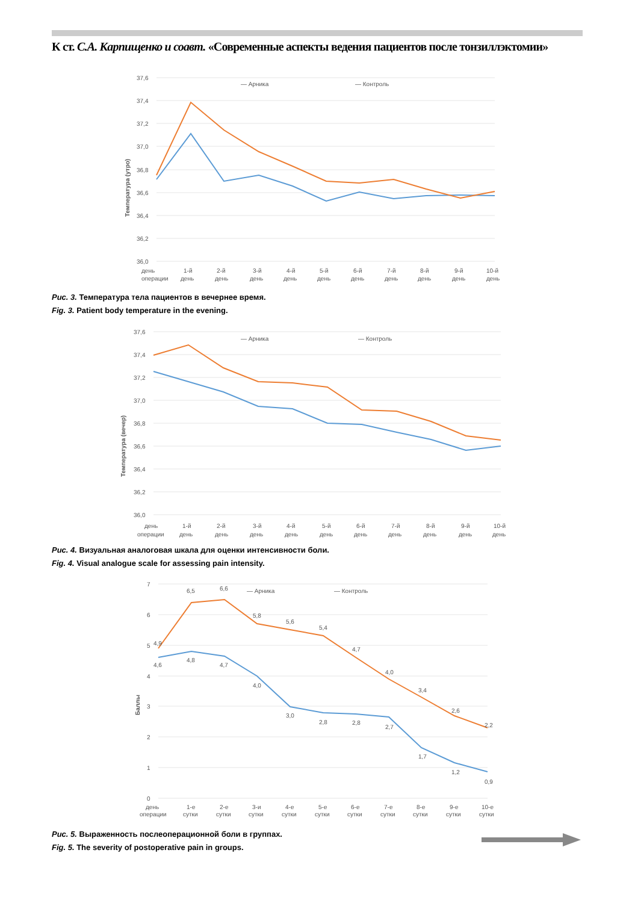К ст. С.А. Карпищенко и соавт. «Современные аспекты ведения пациентов после тонзиллэктомии»
37,6
37,4
37,2
37,0
36,8
36,6
36,4
36,2
36,0
Температура (утро)
— Арника
— Контроль
день
операции
1-й
день
2-й
день
3-й
день
4-й
день
5-й
день
6-й
день
7-й
день
8-й
день
9-й
день
10-й
день
Рис. 3. Температура тела пациентов в вечернее время.
Fig. 3. Patient body temperature in the evening.
37,6
37,4
37,2
37,0
36,8
36,6
36,4
36,2
36,0
Температура (вечер)
— Арника
— Контроль
день
операции
1-й
день
2-й
день
3-й
день
4-й
день
5-й
день
6-й
день
7-й
день
8-й
день
9-й
день
10-й
день
Рис. 4. Визуальная аналоговая шкала для оценки интенсивности боли.
Fig. 4. Visual analogue scale for assessing pain intensity.
7
6
5
4
3
2
1
0
Баллы
— Арника
— Контроль
4,9
6,5
6,6
5,8
5,6
5,4
4,7
4,0
3,4
2,6
2,2
4,6
4,8
4,7
4,0
3,0
2,8
2,8
2,7
1,7
1,2
0,9
день
операции
1-е
сутки
2-е
сутки
3-и
сутки
4-е
сутки
5-е
сутки
6-е
сутки
7-е
сутки
8-е
сутки
9-е
сутки
10-е
сутки
Рис. 5. Выраженность послеоперационной боли в группах.
Fig. 5. The severity of postoperative pain in groups.